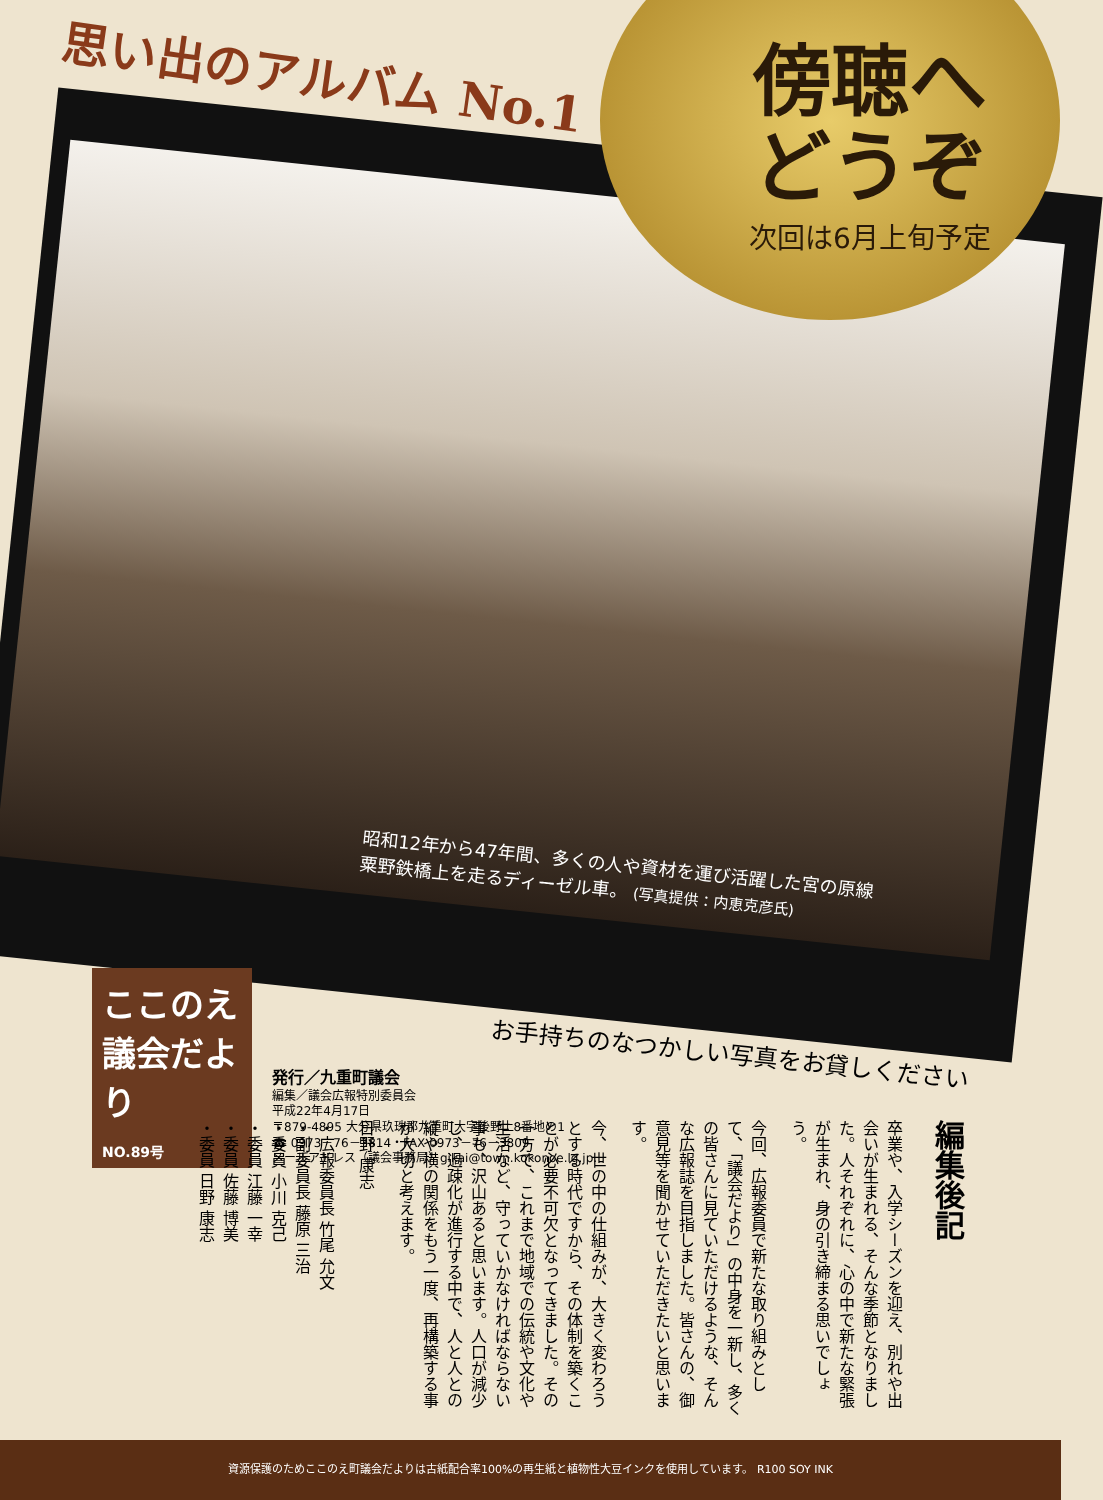思い出のアルバム No.1
傍聴へ
どうぞ
次回は6月上旬予定
昭和12年から47年間、多くの人や資材を運び活躍した宮の原線
粟野鉄橋上を走るディーゼル車。 (写真提供：内恵克彦氏)
お手持ちのなつかしい写真をお貸しください
ここのえ
議会だより
NO.89号
発行／九重町議会
編集／議会広報特別委員会
平成22年4月17日
〒879-4895 大分県玖珠郡九重町大字後野上8番地の1
☎ 0973－76－3814・FAX 0973－76－3809
メールアドレス（議会事務局）gikai@town.kokonoe.lg.jp.
編集後記
卒業や、入学シーズンを迎え、別れや出会いが生まれる、そんな季節となりました。人それぞれに、心の中で新たな緊張が生まれ、身の引き締まる思いでしょう。
今回、広報委員で新たな取り組みとして、「議会だより」の中身を一新し、多くの皆さんに見ていただけるような、そんな広報誌を目指しました。皆さんの、御意見等を聞かせていただきたいと思います。
今、世の中の仕組みが、大きく変わろうとする時代ですから、その体制を築くことが必要不可欠となってきました。その一方で、これまで地域での伝統や文化や生活など、守っていかなければならない事も、沢山あると思います。人口が減少し、過疎化が進行する中で、人と人との縦や横の関係をもう一度、再構築する事が大切と考えます。
日野 康志
・広報委員長 竹尾 允文
・副委員長 藤原 三治
・委員 小川 克己
・委員 江藤 一幸
・委員 佐藤 博美
・委員 日野 康志
資源保護のためここのえ町議会だよりは古紙配合率100%の再生紙と植物性大豆インクを使用しています。 R100 SOY INK